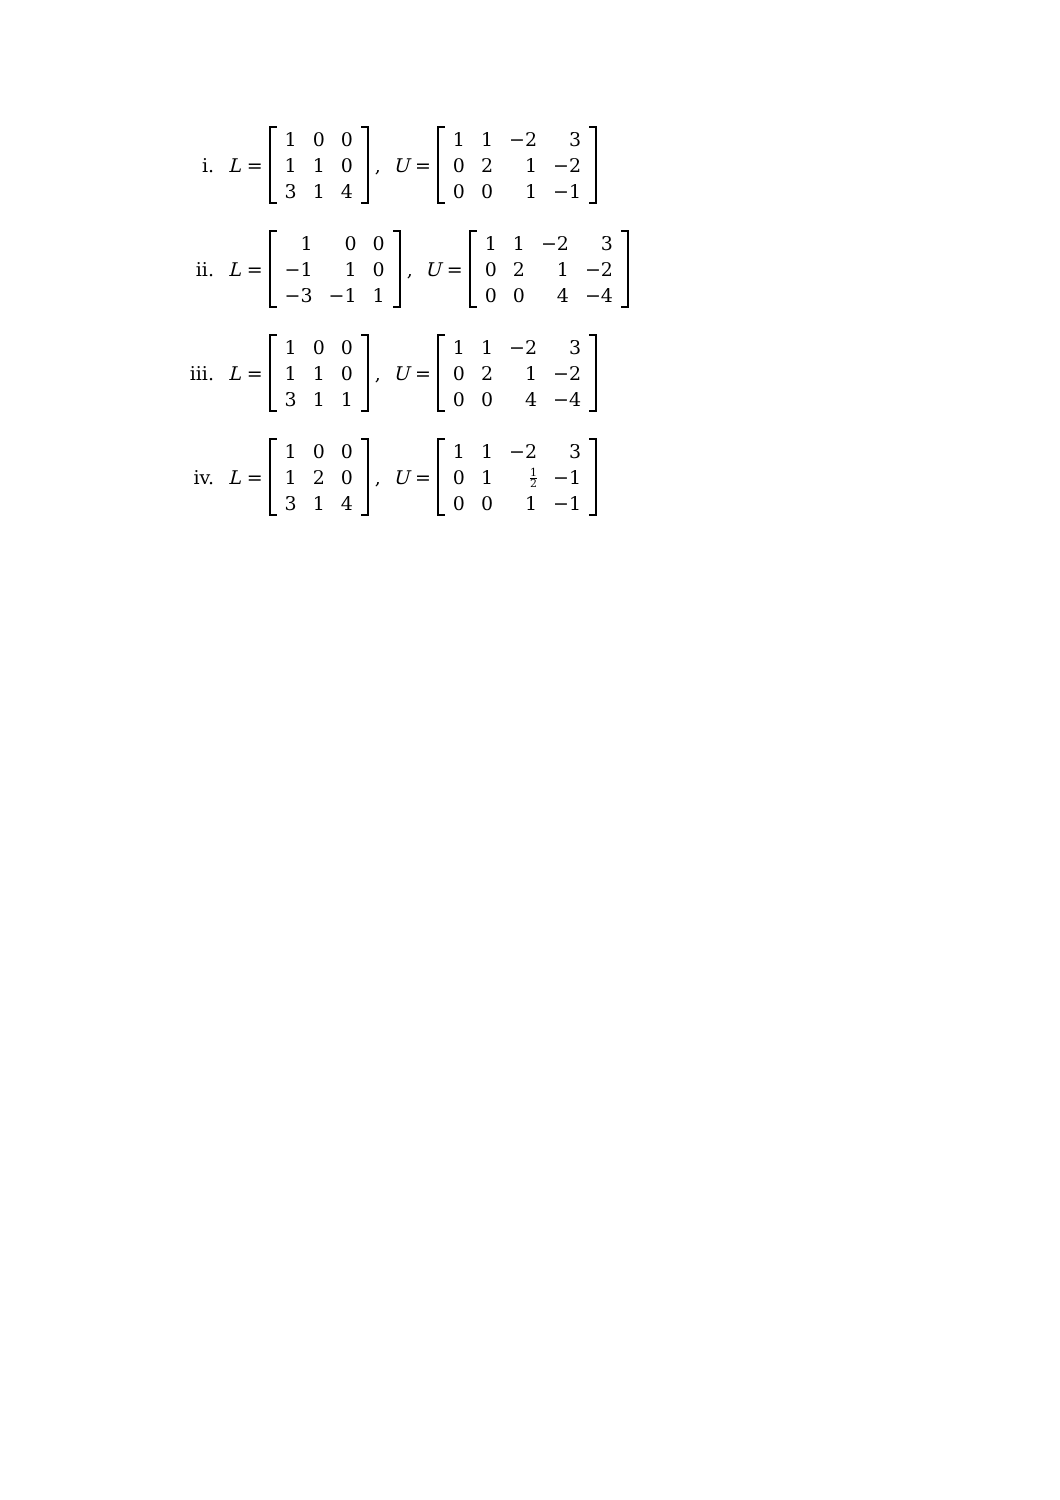i. L =
| 1 | 0 | 0 |
| 1 | 1 | 0 |
| 3 | 1 | 4 |
, U =
| 1 | 1 | −2 | 3 |
| 0 | 2 | 1 | −2 |
| 0 | 0 | 1 | −1 |
ii. L =
| 1 | 0 | 0 |
| −1 | 1 | 0 |
| −3 | −1 | 1 |
, U =
| 1 | 1 | −2 | 3 |
| 0 | 2 | 1 | −2 |
| 0 | 0 | 4 | −4 |
iii. L =
| 1 | 0 | 0 |
| 1 | 1 | 0 |
| 3 | 1 | 1 |
, U =
| 1 | 1 | −2 | 3 |
| 0 | 2 | 1 | −2 |
| 0 | 0 | 4 | −4 |
iv. L =
| 1 | 0 | 0 |
| 1 | 2 | 0 |
| 3 | 1 | 4 |
, U =
| 1 | 1 | −2 | 3 |
| 0 | 1 | 1 2 | −1 |
| 0 | 0 | 1 | −1 |